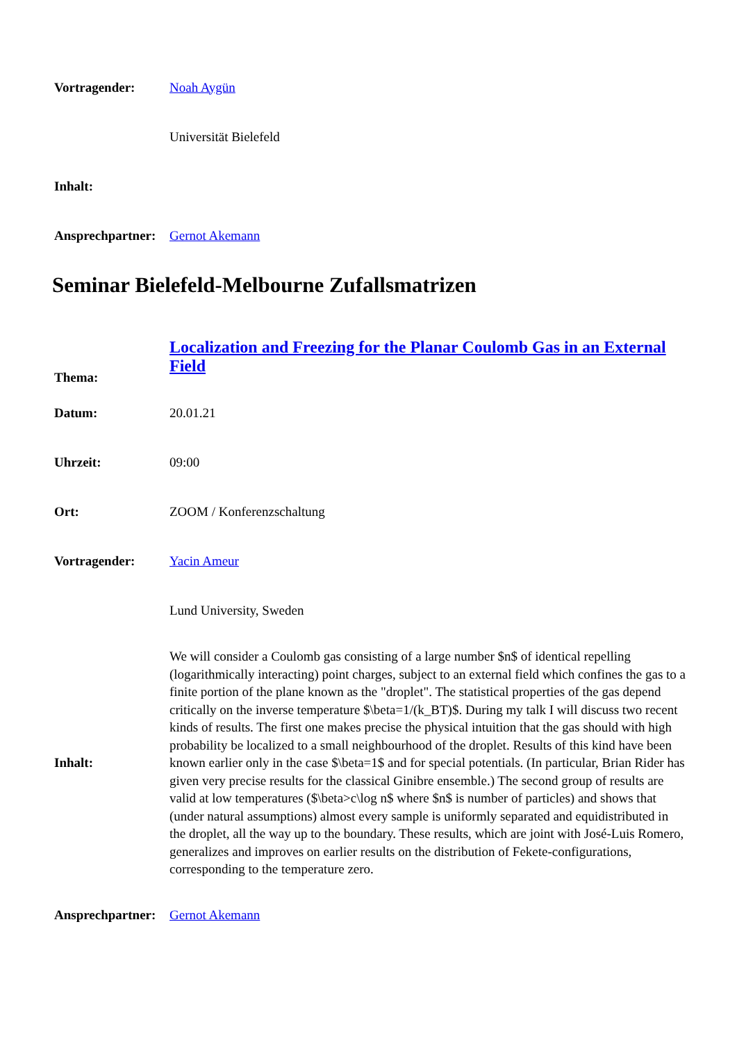| Vortragender: | Noah Aygün |
| | Universität Bielefeld |
| Inhalt: | |
| Ansprechpartner: | Gernot Akemann |
Seminar Bielefeld-Melbourne Zufallsmatrizen
| Thema: | Localization and Freezing for the Planar Coulomb Gas in an External Field |
| Datum: | 20.01.21 |
| Uhrzeit: | 09:00 |
| Ort: | ZOOM / Konferenzschaltung |
| Vortragender: | Yacin Ameur |
| | Lund University, Sweden |
| Inhalt: | We will consider a Coulomb gas consisting of a large number $n$ of identical repelling (logarithmically interacting) point charges, subject to an external field which confines the gas to a finite portion of the plane known as the "droplet". The statistical properties of the gas depend critically on the inverse temperature $\beta=1/(k_BT)$. During my talk I will discuss two recent kinds of results. The first one makes precise the physical intuition that the gas should with high probability be localized to a small neighbourhood of the droplet. Results of this kind have been known earlier only in the case $\beta=1$ and for special potentials. (In particular, Brian Rider has given very precise results for the classical Ginibre ensemble.) The second group of results are valid at low temperatures ($\beta>c\log n$ where $n$ is number of particles) and shows that (under natural assumptions) almost every sample is uniformly separated and equidistributed in the droplet, all the way up to the boundary. These results, which are joint with José-Luis Romero, generalizes and improves on earlier results on the distribution of Fekete-configurations, corresponding to the temperature zero. |
| Ansprechpartner: | Gernot Akemann |